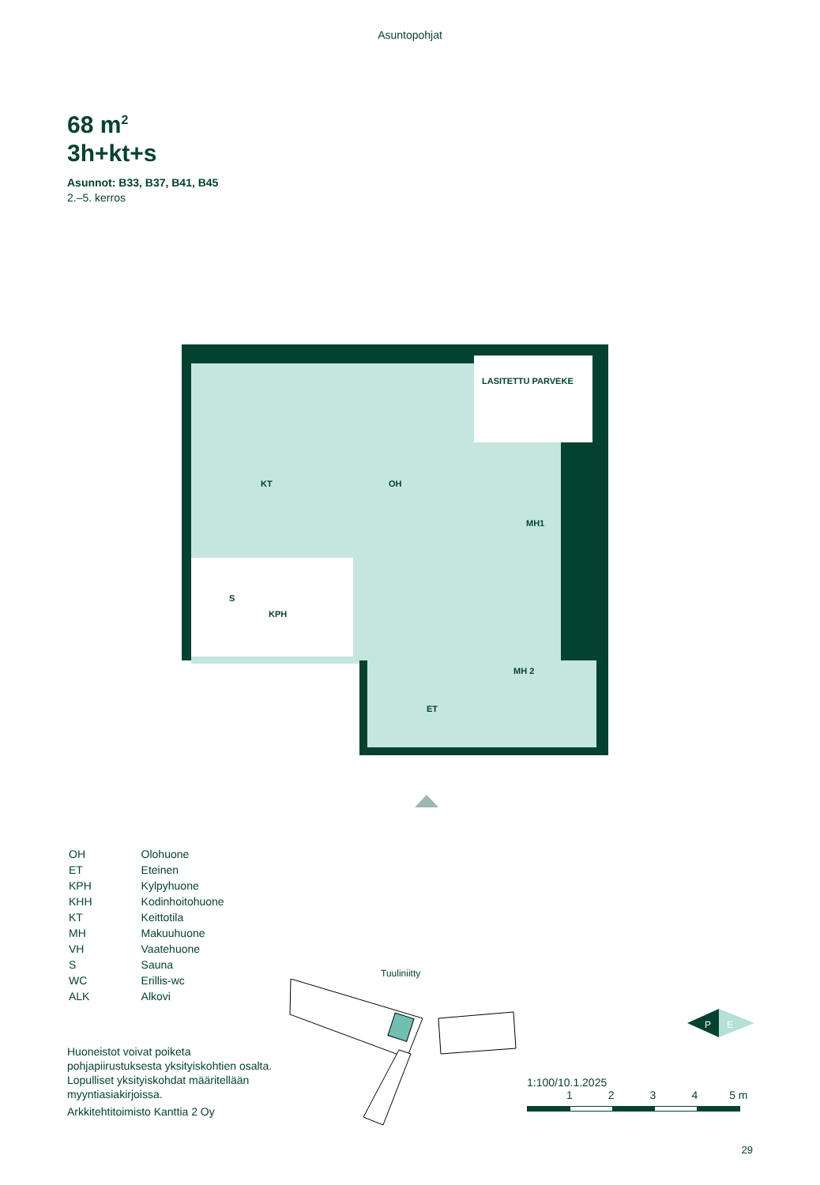Asuntopohjat
68 m<sup>2</sup>
3h+kt+s
Asunnot: B33, B37, B41, B45
2.–5. kerros
KT
OH
MH1
LASITETTU PARVEKE
S
KPH
MH 2
ET
| OH | Olohuone |
| ET | Eteinen |
| KPH | Kylpyhuone |
| KHH | Kodinhoitohuone |
| KT | Keittotila |
| MH | Makuuhuone |
| VH | Vaatehuone |
| S | Sauna |
| WC | Erillis-wc |
| ALK | Alkovi |
Huoneistot voivat poiketa pohjapiirustuksesta yksityiskohtien osalta. Lopulliset yksityiskohdat määritellään myyntiasiakirjoissa.
Arkkitehtitoimisto Kanttia 2 Oy
Tuuliniitty
P
E
1:100/10.1.2025
1234 5 m
29